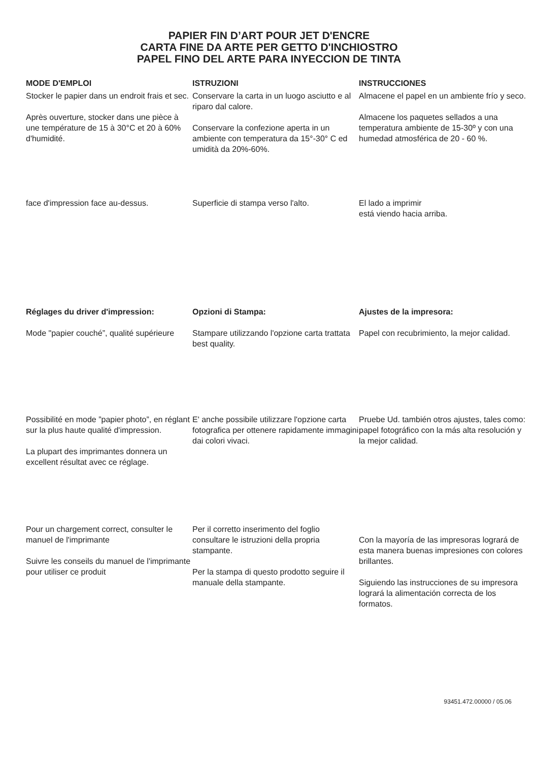PAPIER FIN D’ART POUR JET D'ENCRE
CARTA FINE DA ARTE PER GETTO D'INCHIOSTRO
PAPEL FINO DEL ARTE PARA INYECCION DE TINTA
MODE D'EMPLOI
Stocker le papier dans un endroit frais et sec.
Après ouverture, stocker dans une pièce à une température de 15 à 30°C et 20 à 60% d'humidité.
ISTRUZIONI
Conservare la carta in un luogo asciutto e al riparo dal calore.
Conservare la confezione aperta in un ambiente con temperatura da 15°-30° C ed umidità da 20%-60%.
INSTRUCCIONES
Almacene el papel en un ambiente frío y seco.
Almacene los paquetes sellados a una temperatura ambiente de 15-30º y con una humedad atmosférica de 20 - 60 %.
face d'impression face au-dessus.
Superficie di stampa verso l'alto.
El lado a imprimir
está viendo hacia arriba.
Réglages du driver d'impression:
Mode "papier couché”, qualité supérieure
Opzioni di Stampa:
Stampare utilizzando l'opzione carta trattata best quality.
Ajustes de la impresora:
Papel con recubrimiento, la mejor calidad.
Possibilité en mode ”papier photo”, en réglant sur la plus haute qualité d'impression.
La plupart des imprimantes donnera un excellent résultat avec ce réglage.
E' anche possibile utilizzare l'opzione carta fotografica per ottenere rapidamente immagini dai colori vivaci.
Pruebe Ud. también otros ajustes, tales como: papel fotográfico con la más alta resolución y la mejor calidad.
Pour un chargement correct, consulter le manuel de l'imprimante
Suivre les conseils du manuel de l'imprimante pour utiliser ce produit
Per il corretto inserimento del foglio consultare le istruzioni della propria stampante.
Per la stampa di questo prodotto seguire il manuale della stampante.
Con la mayoría de las impresoras logrará de esta manera buenas impresiones con colores brillantes.
Siguiendo las instrucciones de su impresora logrará la alimentación correcta de los formatos.
93451.472.00000 / 05.06